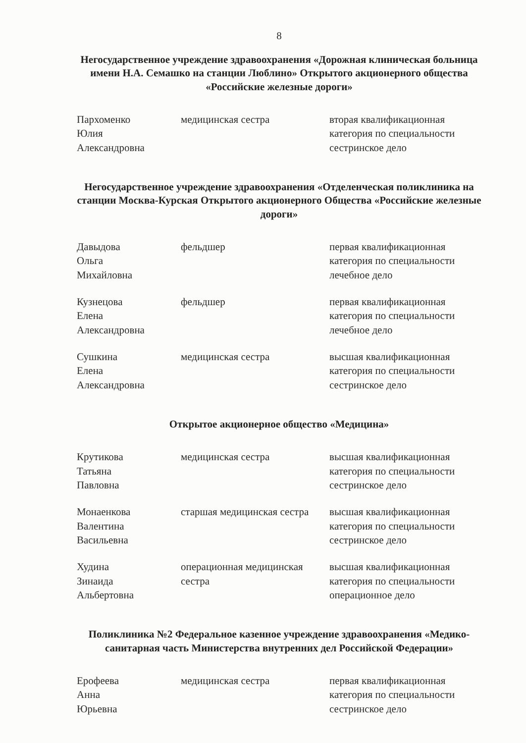8
Негосударственное учреждение здравоохранения «Дорожная клиническая больница имени Н.А. Семашко на станции Люблино» Открытого акционерного общества «Российские железные дороги»
| Пархоменко Юлия Александровна | медицинская сестра | вторая квалификационная категория по специальности сестринское дело |
Негосударственное учреждение здравоохранения «Отделенческая поликлиника на станции Москва-Курская Открытого акционерного Общества «Российские железные дороги»
| Давыдова Ольга Михайловна | фельдшер | первая квалификационная категория по специальности лечебное дело |
| Кузнецова Елена Александровна | фельдшер | первая квалификационная категория по специальности лечебное дело |
| Сушкина Елена Александровна | медицинская сестра | высшая квалификационная категория по специальности сестринское дело |
Открытое акционерное общество «Медицина»
| Крутикова Татьяна Павловна | медицинская сестра | высшая квалификационная категория по специальности сестринское дело |
| Монаенкова Валентина Васильевна | старшая медицинская сестра | высшая квалификационная категория по специальности сестринское дело |
| Худина Зинаида Альбертовна | операционная медицинская сестра | высшая квалификационная категория по специальности операционное дело |
Поликлиника №2 Федеральное казенное учреждение здравоохранения «Медико-санитарная часть Министерства внутренних дел Российской Федерации»
| Ерофеева Анна Юрьевна | медицинская сестра | первая квалификационная категория по специальности сестринское дело |